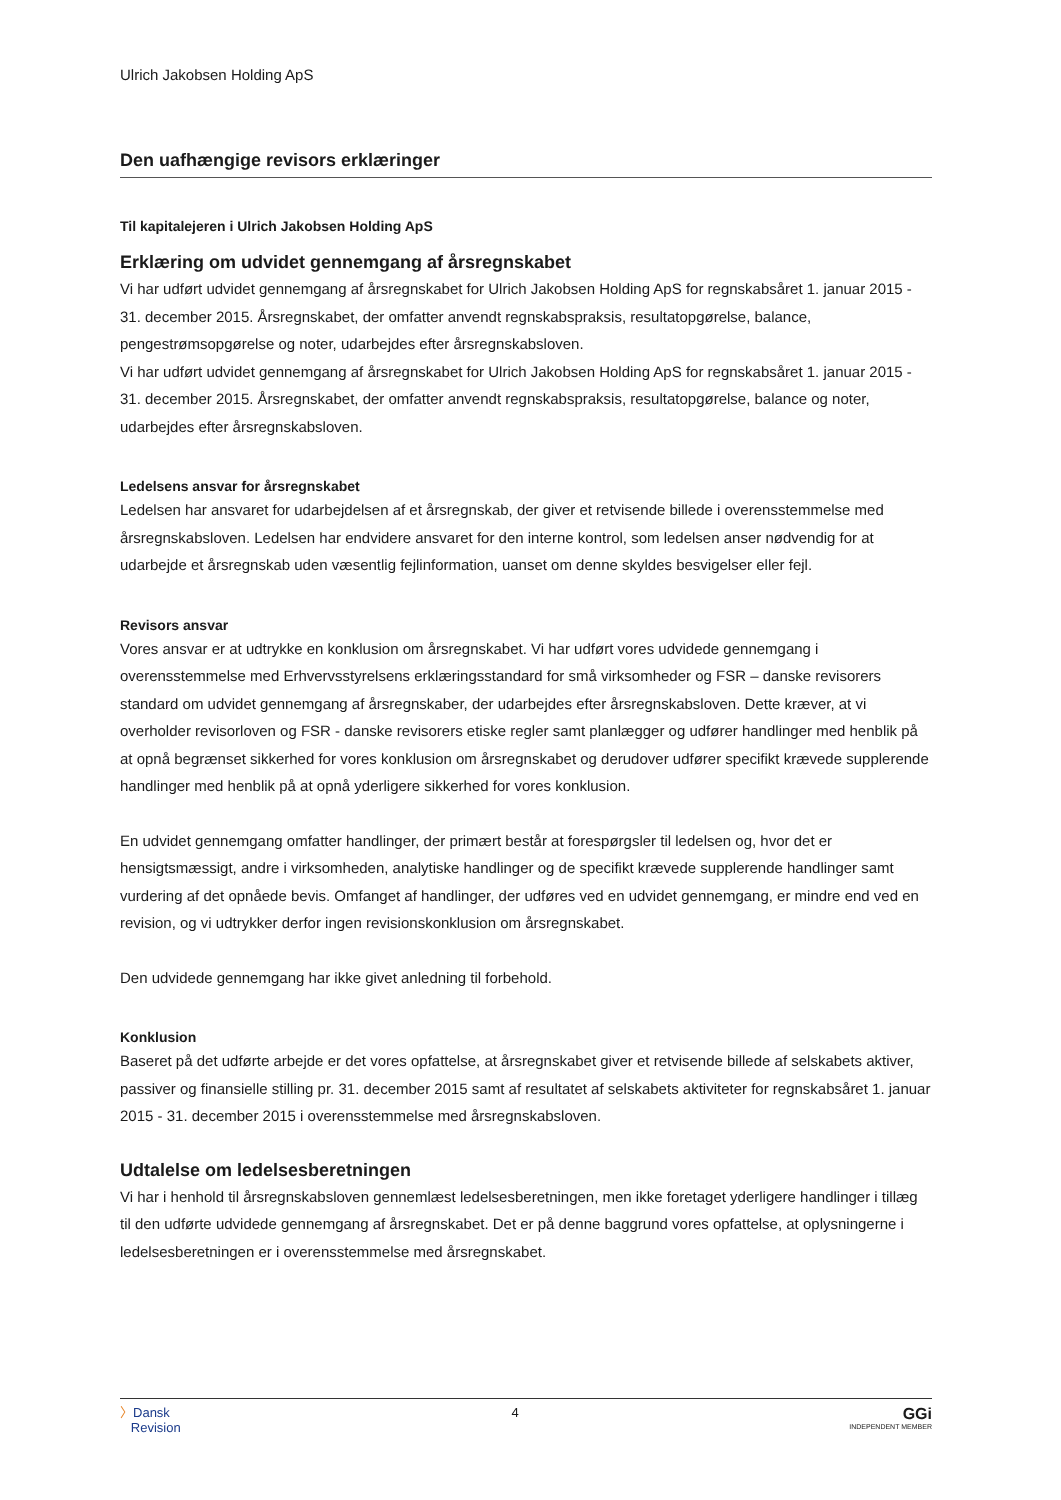Ulrich Jakobsen Holding ApS
Den uafhængige revisors erklæringer
Til kapitalejeren i Ulrich Jakobsen Holding ApS
Erklæring om udvidet gennemgang af årsregnskabet
Vi har udført udvidet gennemgang af årsregnskabet for Ulrich Jakobsen Holding ApS for regnskabsåret 1. januar 2015 - 31. december 2015. Årsregnskabet, der omfatter anvendt regnskabspraksis, resultatopgørelse, balance, pengestrømsopgørelse og noter, udarbejdes efter årsregnskabsloven.
Vi har udført udvidet gennemgang af årsregnskabet for Ulrich Jakobsen Holding ApS for regnskabsåret 1. januar 2015 - 31. december 2015. Årsregnskabet, der omfatter anvendt regnskabspraksis, resultatopgørelse, balance og noter, udarbejdes efter årsregnskabsloven.
Ledelsens ansvar for årsregnskabet
Ledelsen har ansvaret for udarbejdelsen af et årsregnskab, der giver et retvisende billede i overensstemmelse med årsregnskabsloven. Ledelsen har endvidere ansvaret for den interne kontrol, som ledelsen anser nødvendig for at udarbejde et årsregnskab uden væsentlig fejlinformation, uanset om denne skyldes besvigelser eller fejl.
Revisors ansvar
Vores ansvar er at udtrykke en konklusion om årsregnskabet. Vi har udført vores udvidede gennemgang i overensstemmelse med Erhvervsstyrelsens erklæringsstandard for små virksomheder og FSR – danske revisorers standard om udvidet gennemgang af årsregnskaber, der udarbejdes efter årsregnskabsloven. Dette kræver, at vi overholder revisorloven og FSR - danske revisorers etiske regler samt planlægger og udfører handlinger med henblik på at opnå begrænset sikkerhed for vores konklusion om årsregnskabet og derudover udfører specifikt krævede supplerende handlinger med henblik på at opnå yderligere sikkerhed for vores konklusion.
En udvidet gennemgang omfatter handlinger, der primært består at forespørgsler til ledelsen og, hvor det er hensigtsmæssigt, andre i virksomheden, analytiske handlinger og de specifikt krævede supplerende handlinger samt vurdering af det opnåede bevis. Omfanget af handlinger, der udføres ved en udvidet gennemgang, er mindre end ved en revision, og vi udtrykker derfor ingen revisionskonklusion om årsregnskabet.
Den udvidede gennemgang har ikke givet anledning til forbehold.
Konklusion
Baseret på det udførte arbejde er det vores opfattelse, at årsregnskabet giver et retvisende billede af selskabets aktiver, passiver og finansielle stilling pr. 31. december 2015 samt af resultatet af selskabets aktiviteter for regnskabsåret 1. januar 2015 - 31. december 2015 i overensstemmelse med årsregnskabsloven.
Udtalelse om ledelsesberetningen
Vi har i henhold til årsregnskabsloven gennemlæst ledelsesberetningen, men ikke foretaget yderligere handlinger i tillæg til den udførte udvidede gennemgang af årsregnskabet. Det er på denne baggrund vores opfattelse, at oplysningerne i ledelsesberetningen er i overensstemmelse med årsregnskabet.
〉Dansk
Revision
4
GGi
INDEPENDENT MEMBER